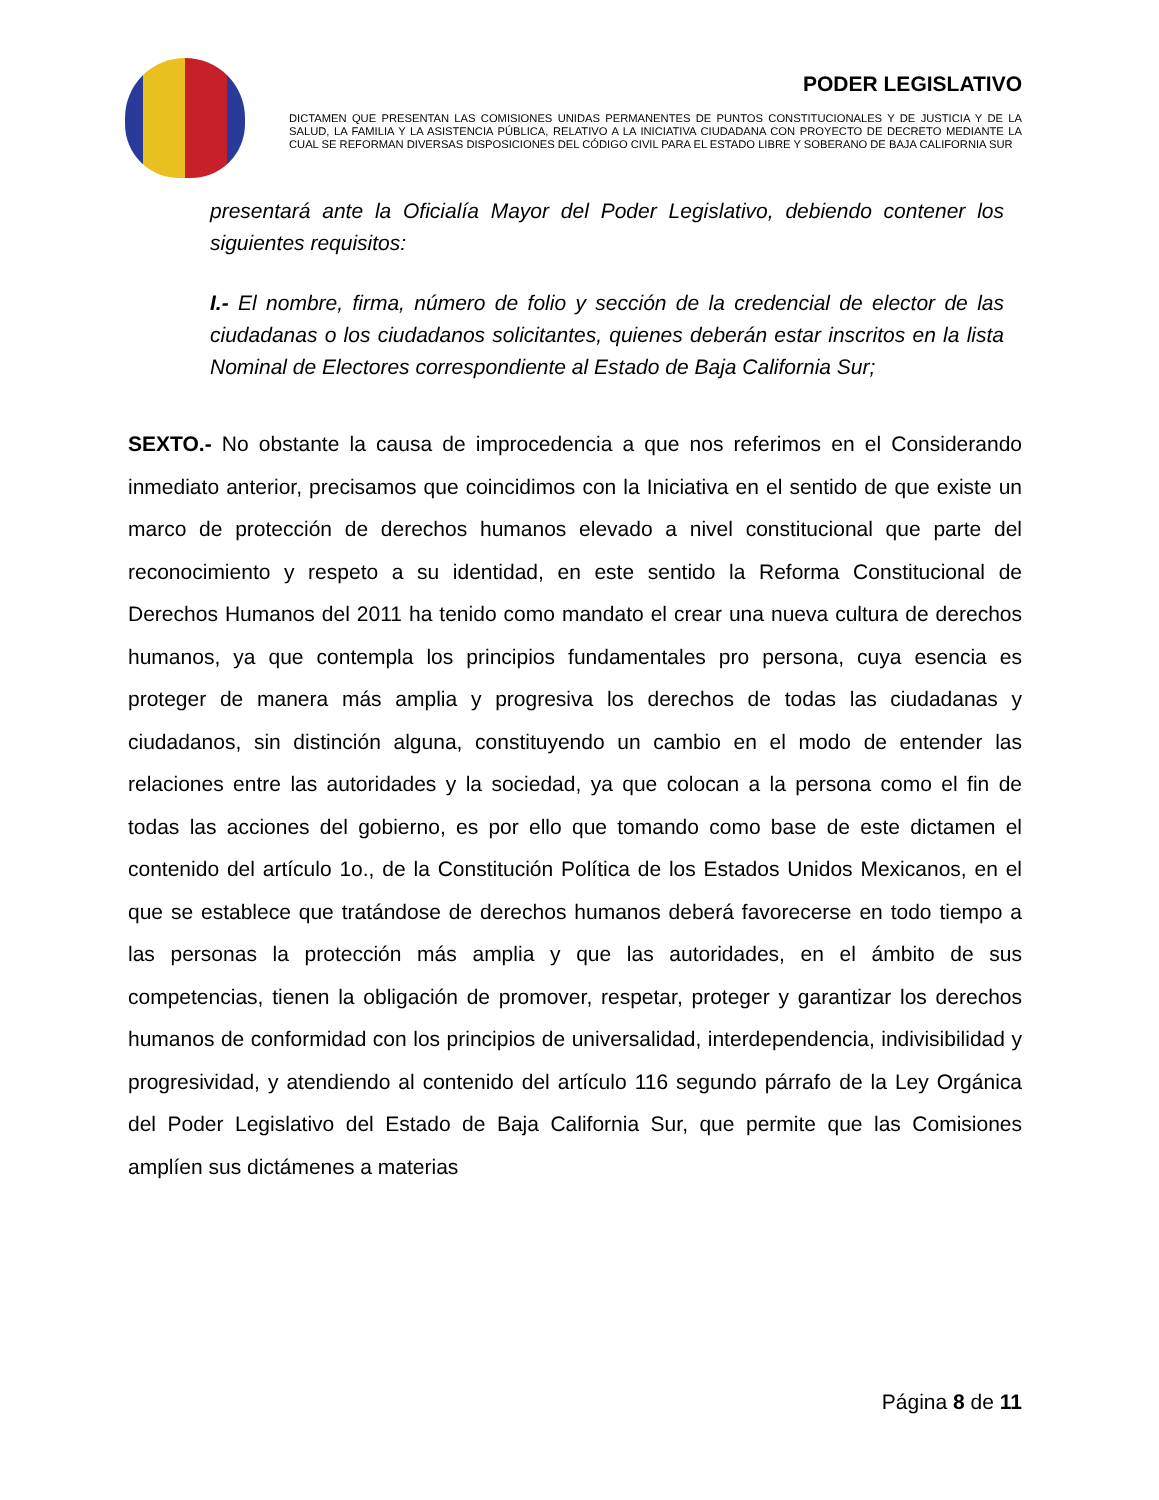PODER LEGISLATIVO
DICTAMEN QUE PRESENTAN LAS COMISIONES UNIDAS PERMANENTES DE PUNTOS CONSTITUCIONALES Y DE JUSTICIA Y DE LA SALUD, LA FAMILIA Y LA ASISTENCIA PÚBLICA, RELATIVO A LA INICIATIVA CIUDADANA CON PROYECTO DE DECRETO MEDIANTE LA CUAL SE REFORMAN DIVERSAS DISPOSICIONES DEL CÓDIGO CIVIL PARA EL ESTADO LIBRE Y SOBERANO DE BAJA CALIFORNIA SUR
presentará ante la Oficialía Mayor del Poder Legislativo, debiendo contener los siguientes requisitos:
I.- El nombre, firma, número de folio y sección de la credencial de elector de las ciudadanas o los ciudadanos solicitantes, quienes deberán estar inscritos en la lista Nominal de Electores correspondiente al Estado de Baja California Sur;
SEXTO.- No obstante la causa de improcedencia a que nos referimos en el Considerando inmediato anterior, precisamos que coincidimos con la Iniciativa en el sentido de que existe un marco de protección de derechos humanos elevado a nivel constitucional que parte del reconocimiento y respeto a su identidad, en este sentido la Reforma Constitucional de Derechos Humanos del 2011 ha tenido como mandato el crear una nueva cultura de derechos humanos, ya que contempla los principios fundamentales pro persona, cuya esencia es proteger de manera más amplia y progresiva los derechos de todas las ciudadanas y ciudadanos, sin distinción alguna, constituyendo un cambio en el modo de entender las relaciones entre las autoridades y la sociedad, ya que colocan a la persona como el fin de todas las acciones del gobierno, es por ello que tomando como base de este dictamen el contenido del artículo 1o., de la Constitución Política de los Estados Unidos Mexicanos, en el que se establece que tratándose de derechos humanos deberá favorecerse en todo tiempo a las personas la protección más amplia y que las autoridades, en el ámbito de sus competencias, tienen la obligación de promover, respetar, proteger y garantizar los derechos humanos de conformidad con los principios de universalidad, interdependencia, indivisibilidad y progresividad, y atendiendo al contenido del artículo 116 segundo párrafo de la Ley Orgánica del Poder Legislativo del Estado de Baja California Sur, que permite que las Comisiones amplíen sus dictámenes a materias
Página 8 de 11